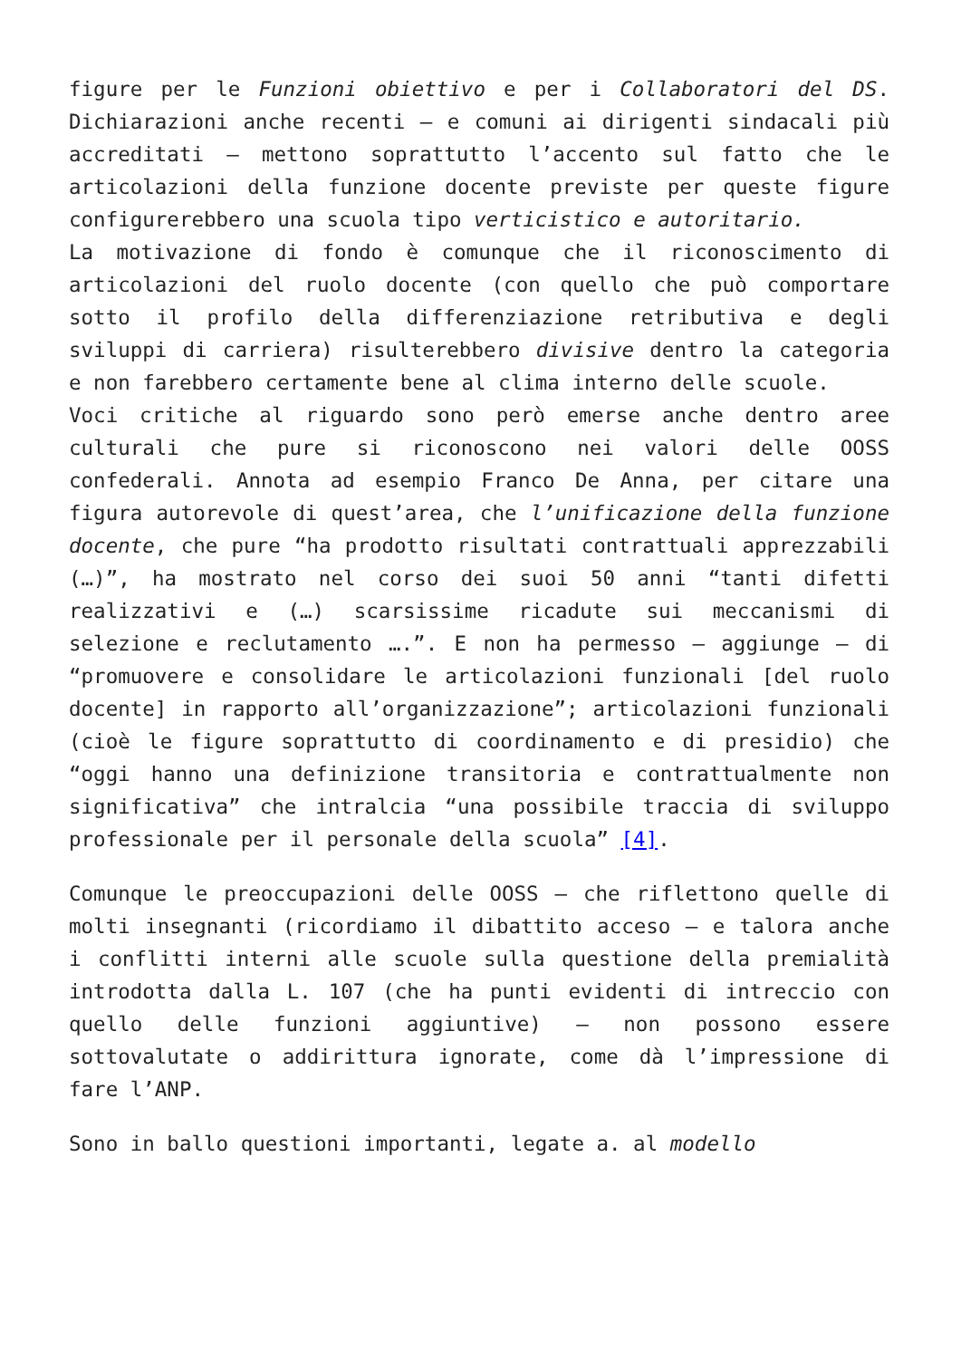figure per le Funzioni obiettivo e per i Collaboratori del DS. Dichiarazioni anche recenti – e comuni ai dirigenti sindacali più accreditati – mettono soprattutto l’accento sul fatto che le articolazioni della funzione docente previste per queste figure configurerebbero una scuola tipo verticistico e autoritario.
La motivazione di fondo è comunque che il riconoscimento di articolazioni del ruolo docente (con quello che può comportare sotto il profilo della differenziazione retributiva e degli sviluppi di carriera) risulterebbero divisive dentro la categoria e non farebbero certamente bene al clima interno delle scuole.
Voci critiche al riguardo sono però emerse anche dentro aree culturali che pure si riconoscono nei valori delle OOSS confederali. Annota ad esempio Franco De Anna, per citare una figura autorevole di quest’area, che l’unificazione della funzione docente, che pure “ha prodotto risultati contrattuali apprezzabili (…)”, ha mostrato nel corso dei suoi 50 anni “tanti difetti realizzativi e (…) scarsissime ricadute sui meccanismi di selezione e reclutamento ….”. E non ha permesso – aggiunge – di “promuovere e consolidare le articolazioni funzionali [del ruolo docente] in rapporto all’organizzazione”; articolazioni funzionali (cioè le figure soprattutto di coordinamento e di presidio) che “oggi hanno una definizione transitoria e contrattualmente non significativa” che intralcia “una possibile traccia di sviluppo professionale per il personale della scuola” [4].
Comunque le preoccupazioni delle OOSS – che riflettono quelle di molti insegnanti (ricordiamo il dibattito acceso – e talora anche i conflitti interni alle scuole sulla questione della premialità introdotta dalla L. 107 (che ha punti evidenti di intreccio con quello delle funzioni aggiuntive) – non possono essere sottovalutate o addirittura ignorate, come dà l’impressione di fare l’ANP.
Sono in ballo questioni importanti, legate a. al modello